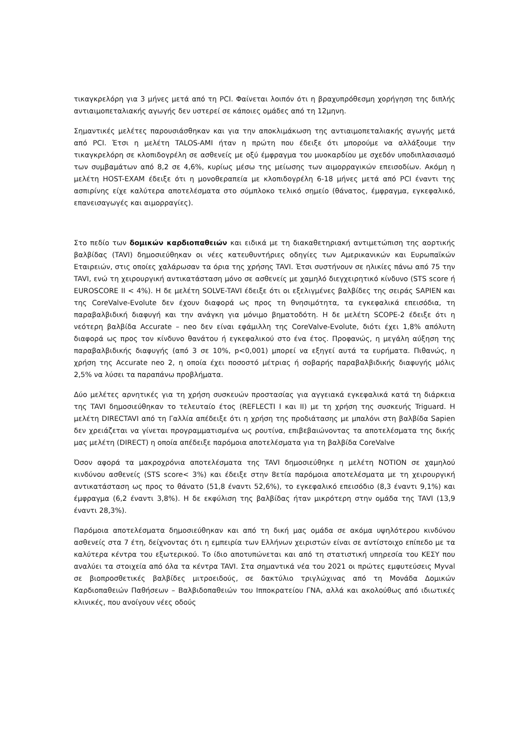τικαγκρελόρη για 3 μήνες μετά από τη PCI. Φαίνεται λοιπόν ότι η βραχυπρόθεσμη χορήγηση της διπλής αντιαιμοπεταλιακής αγωγής δεν υστερεί σε κάποιες ομάδες από τη 12μηνη.
Σημαντικές μελέτες παρουσιάσθηκαν και για την αποκλιμάκωση της αντιαιμοπεταλιακής αγωγής μετά από PCI. Έτσι η μελέτη TALOS-AMI ήταν η πρώτη που έδειξε ότι μπορούμε να αλλάξουμε την τικαγκρελόρη σε κλοπιδογρέλη σε ασθενείς με οξύ έμφραγμα του μυοκαρδίου με σχεδόν υποδιπλασιασμό των συμβαμάτων από 8,2 σε 4,6%, κυρίως μέσω της μείωσης των αιμορραγικών επεισοδίων. Ακόμη η μελέτη HOST-EXAM έδειξε ότι η μονοθεραπεία με κλοπιδογρέλη 6-18 μήνες μετά από PCI έναντι της ασπιρίνης είχε καλύτερα αποτελέσματα στο σύμπλοκο τελικό σημείο (θάνατος, έμφραγμα, εγκεφαλικό, επανεισαγωγές και αιμορραγίες).
Στο πεδίο των δομικών καρδιοπαθειών και ειδικά με τη διακαθετηριακή αντιμετώπιση της αορτικής βαλβίδας (TAVI) δημοσιεύθηκαν οι νέες κατευθυντήριες οδηγίες των Αμερικανικών και Ευρωπαϊκών Εταιρειών, στις οποίες χαλάρωσαν τα όρια της χρήσης TAVI. Έτσι συστήνουν σε ηλικίες πάνω από 75 την TAVI, ενώ τη χειρουργική αντικατάσταση μόνο σε ασθενείς με χαμηλό διεγχειρητικό κίνδυνο (STS score ή EUROSCORE II < 4%). Η δε μελέτη SOLVE-TAVI έδειξε ότι οι εξελιγμένες βαλβίδες της σειράς SAPIEN και της CoreValve-Evolute δεν έχουν διαφορά ως προς τη θνησιμότητα, τα εγκεφαλικά επεισόδια, τη παραβαλβιδική διαφυγή και την ανάγκη για μόνιμο βηματοδότη. Η δε μελέτη SCOPE-2 έδειξε ότι η νεότερη βαλβίδα Accurate – neo δεν είναι εφάμιλλη της CoreValve-Evolute, διότι έχει 1,8% απόλυτη διαφορά ως προς τον κίνδυνο θανάτου ή εγκεφαλικού στο ένα έτος. Προφανώς, η μεγάλη αύξηση της παραβαλβιδικής διαφυγής (από 3 σε 10%, p<0,001) μπορεί να εξηγεί αυτά τα ευρήματα. Πιθανώς, η χρήση της Accurate neo 2, η οποία έχει ποσοστό μέτριας ή σοβαρής παραβαλβιδικής διαφυγής μόλις 2,5% να λύσει τα παραπάνω προβλήματα.
Δύο μελέτες αρνητικές για τη χρήση συσκευών προστασίας για αγγειακά εγκεφαλικά κατά τη διάρκεια της TAVI δημοσιεύθηκαν το τελευταίο έτος (REFLECTI I και II) με τη χρήση της συσκευής Triguard. Η μελέτη DIRECTAVI από τη Γαλλία απέδειξε ότι η χρήση της προδιάτασης με μπαλόνι στη βαλβίδα Sapien δεν χρειάζεται να γίνεται προγραμματισμένα ως ρουτίνα, επιβεβαιώνοντας τα αποτελέσματα της δικής μας μελέτη (DIRECT) η οποία απέδειξε παρόμοια αποτελέσματα για τη βαλβίδα CoreValve
Όσον αφορά τα μακροχρόνια αποτελέσματα της TAVI δημοσιεύθηκε η μελέτη NOTION σε χαμηλού κινδύνου ασθενείς (STS score< 3%) και έδειξε στην 8ετία παρόμοια αποτελέσματα με τη χειρουργική αντικατάσταση ως προς το θάνατο (51,8 έναντι 52,6%), το εγκεφαλικό επεισόδιο (8,3 έναντι 9,1%) και έμφραγμα (6,2 έναντι 3,8%). Η δε εκφύλιση της βαλβίδας ήταν μικρότερη στην ομάδα της TAVI (13,9 έναντι 28,3%).
Παρόμοια αποτελέσματα δημοσιεύθηκαν και από τη δική μας ομάδα σε ακόμα υψηλότερου κινδύνου ασθενείς στα 7 έτη, δείχνοντας ότι η εμπειρία των Ελλήνων χειριστών είναι σε αντίστοιχο επίπεδο με τα καλύτερα κέντρα του εξωτερικού. Το ίδιο αποτυπώνεται και από τη στατιστική υπηρεσία του ΚΕΣΥ που αναλύει τα στοιχεία από όλα τα κέντρα TAVI. Στα σημαντικά νέα του 2021 οι πρώτες εμφυτεύσεις Myval σε βιοπροσθετικές βαλβίδες μιτροειδούς, σε δακτύλιο τριγλώχινας από τη Μονάδα Δομικών Καρδιοπαθειών Παθήσεων – Βαλβιδοπαθειών του Ιπποκρατείου ΓΝΑ, αλλά και ακολούθως από ιδιωτικές κλινικές, που ανοίγουν νέες οδούς